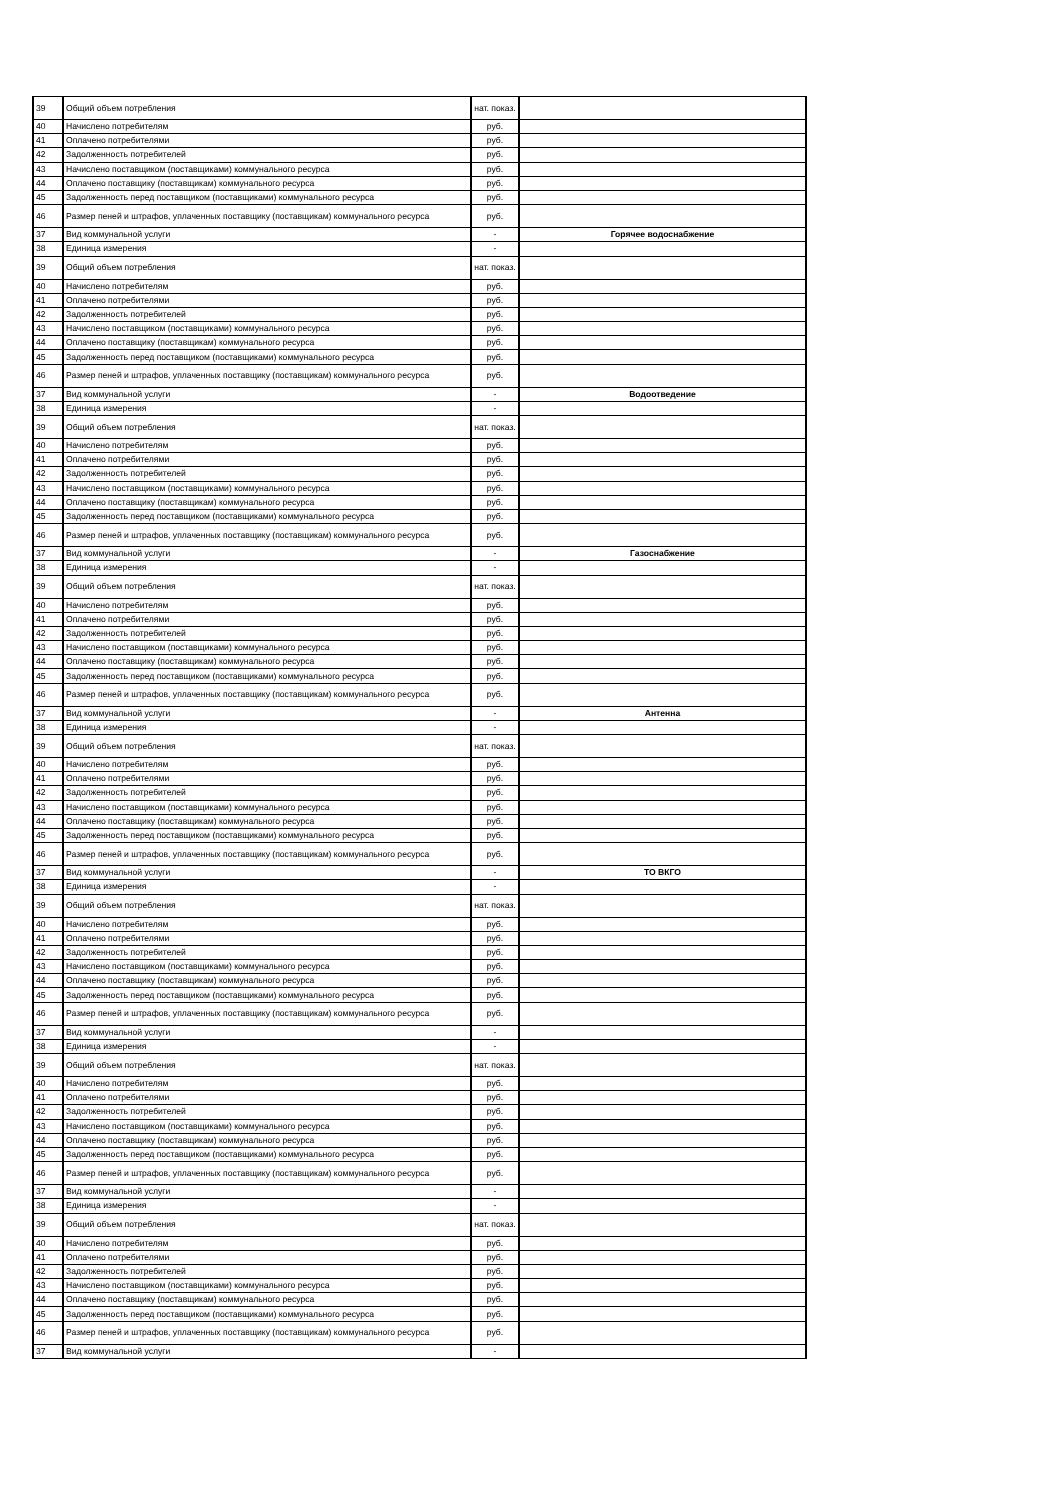| 39 | Общий объем потребления | нат. показ. | |
| 40 | Начислено потребителям | руб. | |
| 41 | Оплачено потребителями | руб. | |
| 42 | Задолженность потребителей | руб. | |
| 43 | Начислено поставщиком (поставщиками) коммунального ресурса | руб. | |
| 44 | Оплачено поставщику (поставщикам) коммунального ресурса | руб. | |
| 45 | Задолженность перед поставщиком (поставщиками) коммунального ресурса | руб. | |
| 46 | Размер пеней и штрафов, уплаченных поставщику (поставщикам) коммунального ресурса | руб. | |
| 37 | Вид коммунальной услуги | - | Горячее водоснабжение |
| 38 | Единица измерения | - | |
| 39 | Общий объем потребления | нат. показ. | |
| 40 | Начислено потребителям | руб. | |
| 41 | Оплачено потребителями | руб. | |
| 42 | Задолженность потребителей | руб. | |
| 43 | Начислено поставщиком (поставщиками) коммунального ресурса | руб. | |
| 44 | Оплачено поставщику (поставщикам) коммунального ресурса | руб. | |
| 45 | Задолженность перед поставщиком (поставщиками) коммунального ресурса | руб. | |
| 46 | Размер пеней и штрафов, уплаченных поставщику (поставщикам) коммунального ресурса | руб. | |
| 37 | Вид коммунальной услуги | - | Водоотведение |
| 38 | Единица измерения | - | |
| 39 | Общий объем потребления | нат. показ. | |
| 40 | Начислено потребителям | руб. | |
| 41 | Оплачено потребителями | руб. | |
| 42 | Задолженность потребителей | руб. | |
| 43 | Начислено поставщиком (поставщиками) коммунального ресурса | руб. | |
| 44 | Оплачено поставщику (поставщикам) коммунального ресурса | руб. | |
| 45 | Задолженность перед поставщиком (поставщиками) коммунального ресурса | руб. | |
| 46 | Размер пеней и штрафов, уплаченных поставщику (поставщикам) коммунального ресурса | руб. | |
| 37 | Вид коммунальной услуги | - | Газоснабжение |
| 38 | Единица измерения | - | |
| 39 | Общий объем потребления | нат. показ. | |
| 40 | Начислено потребителям | руб. | |
| 41 | Оплачено потребителями | руб. | |
| 42 | Задолженность потребителей | руб. | |
| 43 | Начислено поставщиком (поставщиками) коммунального ресурса | руб. | |
| 44 | Оплачено поставщику (поставщикам) коммунального ресурса | руб. | |
| 45 | Задолженность перед поставщиком (поставщиками) коммунального ресурса | руб. | |
| 46 | Размер пеней и штрафов, уплаченных поставщику (поставщикам) коммунального ресурса | руб. | |
| 37 | Вид коммунальной услуги | - | Антенна |
| 38 | Единица измерения | - | |
| 39 | Общий объем потребления | нат. показ. | |
| 40 | Начислено потребителям | руб. | |
| 41 | Оплачено потребителями | руб. | |
| 42 | Задолженность потребителей | руб. | |
| 43 | Начислено поставщиком (поставщиками) коммунального ресурса | руб. | |
| 44 | Оплачено поставщику (поставщикам) коммунального ресурса | руб. | |
| 45 | Задолженность перед поставщиком (поставщиками) коммунального ресурса | руб. | |
| 46 | Размер пеней и штрафов, уплаченных поставщику (поставщикам) коммунального ресурса | руб. | |
| 37 | Вид коммунальной услуги | - | ТО ВКГО |
| 38 | Единица измерения | - | |
| 39 | Общий объем потребления | нат. показ. | |
| 40 | Начислено потребителям | руб. | |
| 41 | Оплачено потребителями | руб. | |
| 42 | Задолженность потребителей | руб. | |
| 43 | Начислено поставщиком (поставщиками) коммунального ресурса | руб. | |
| 44 | Оплачено поставщику (поставщикам) коммунального ресурса | руб. | |
| 45 | Задолженность перед поставщиком (поставщиками) коммунального ресурса | руб. | |
| 46 | Размер пеней и штрафов, уплаченных поставщику (поставщикам) коммунального ресурса | руб. | |
| 37 | Вид коммунальной услуги | - | |
| 38 | Единица измерения | - | |
| 39 | Общий объем потребления | нат. показ. | |
| 40 | Начислено потребителям | руб. | |
| 41 | Оплачено потребителями | руб. | |
| 42 | Задолженность потребителей | руб. | |
| 43 | Начислено поставщиком (поставщиками) коммунального ресурса | руб. | |
| 44 | Оплачено поставщику (поставщикам) коммунального ресурса | руб. | |
| 45 | Задолженность перед поставщиком (поставщиками) коммунального ресурса | руб. | |
| 46 | Размер пеней и штрафов, уплаченных поставщику (поставщикам) коммунального ресурса | руб. | |
| 37 | Вид коммунальной услуги | - | |
| 38 | Единица измерения | - | |
| 39 | Общий объем потребления | нат. показ. | |
| 40 | Начислено потребителям | руб. | |
| 41 | Оплачено потребителями | руб. | |
| 42 | Задолженность потребителей | руб. | |
| 43 | Начислено поставщиком (поставщиками) коммунального ресурса | руб. | |
| 44 | Оплачено поставщику (поставщикам) коммунального ресурса | руб. | |
| 45 | Задолженность перед поставщиком (поставщиками) коммунального ресурса | руб. | |
| 46 | Размер пеней и штрафов, уплаченных поставщику (поставщикам) коммунального ресурса | руб. | |
| 37 | Вид коммунальной услуги | - | |